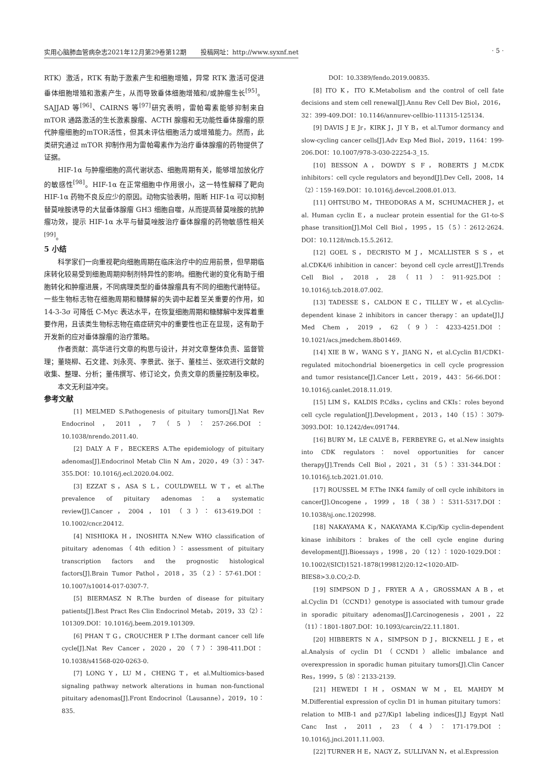实用心脑肺血管病杂志2021年12月第29卷第12期 投稿网址：http://www.syxnf.net · 5 ·
RTK）激活，RTK 有助于激素产生和细胞增殖，异常 RTK 激活可促进垂体细胞增殖和激素产生，从而导致垂体细胞增殖和/或肿瘤生长<sup>[95]</sup>。SAJJAD 等<sup>[96]</sup>、CAIRNS 等<sup>[97]</sup>研究表明，雷帕霉素能够抑制来自 mTOR 通路激活的生长激素腺瘤、ACTH 腺瘤和无功能性垂体腺瘤的原代肿瘤细胞的mTOR活性，但其未评估细胞活力或增殖能力。然而，此类研究通过 mTOR 抑制作用为雷帕霉素作为治疗垂体腺瘤的药物提供了证据。
HIF-1α 与肿瘤细胞的高代谢状态、细胞周期有关，能够增加放化疗的敏感性<sup>[98]</sup>。HIF-1α 在正常细胞中作用很小，这一特性解释了靶向 HIF-1α 药物不良反应少的原因。动物实验表明，阻断 HIF-1α 可以抑制替莫唑胺诱导的大鼠垂体腺瘤 GH3 细胞自噬，从而提高替莫唑胺的抗肿瘤功效，提示 HIF-1α 水平与替莫唑胺治疗垂体腺瘤的药物敏感性相关<sup>[99]</sup>。
5 小结
科学家们一向重视靶向细胞周期在临床治疗中的应用前景，但早期临床转化较易受到细胞周期抑制剂特异性的影响。细胞代谢的变化有助于细胞转化和肿瘤进展，不同病理类型的垂体腺瘤具有不同的细胞代谢特征。一些生物标志物在细胞周期和糖酵解的失调中起着至关重要的作用，如 14-3-3σ 可降低 C-Myc 表达水平，在恢复细胞周期和糖酵解中发挥着重要作用，且该类生物标志物在癌症研究中的重要性也正在显现，这有助于开发新的应对垂体腺瘤的治疗策略。
作者贡献：高华进行文章的构思与设计，并对文章整体负责、监督管理；董晓柳、石文建、刘永亮、李景武、张于、董桂兰、张欢进行文献的收集、整理、分析；董伟撰写、修订论文，负责文章的质量控制及审校。
本文无利益冲突。
参考文献
[1] MELMED S.Pathogenesis of pituitary tumors[J].Nat Rev Endocrinol，2011，7（5）：257-266.DOI：10.1038/nrendo.2011.40.
[2] DALY A F，BECKERS A.The epidemiology of pituitary adenomas[J].Endocrinol Metab Clin N Am，2020，49（3）：347-355.DOI：10.1016/j.ecl.2020.04.002.
[3] EZZAT S，ASA S L，COULDWELL W T，et al.The prevalence of pituitary adenomas：a systematic review[J].Cancer，2004，101（3）：613-619.DOI：10.1002/cncr.20412.
[4] NISHIOKA H，INOSHITA N.New WHO classification of pituitary adenomas（4th edition）：assessment of pituitary transcription factors and the prognostic histological factors[J].Brain Tumor Pathol，2018，35（2）：57-61.DOI：10.1007/s10014-017-0307-7.
[5] BIERMASZ N R.The burden of disease for pituitary patients[J].Best Pract Res Clin Endocrinol Metab，2019，33（2）：101309.DOI：10.1016/j.beem.2019.101309.
[6] PHAN T G，CROUCHER P I.The dormant cancer cell life cycle[J].Nat Rev Cancer，2020，20（7）：398-411.DOI：10.1038/s41568-020-0263-0.
[7] LONG Y，LU M，CHENG T，et al.Multiomics-based signaling pathway network alterations in human non-functional pituitary adenomas[J].Front Endocrinol（Lausanne），2019，10：835.
DOI：10.3389/fendo.2019.00835.
[8] ITO K，ITO K.Metabolism and the control of cell fate decisions and stem cell renewal[J].Annu Rev Cell Dev Biol，2016，32：399-409.DOI：10.1146/annurev-cellbio-111315-125134.
[9] DAVIS J E Jr，KIRK J，JI Y B，et al.Tumor dormancy and slow-cycling cancer cells[J].Adv Exp Med Biol，2019，1164：199-206.DOI：10.1007/978-3-030-22254-3_15.
[10] BESSON A，DOWDY S F，ROBERTS J M.CDK inhibitors：cell cycle regulators and beyond[J].Dev Cell，2008，14（2）：159-169.DOI：10.1016/j.devcel.2008.01.013.
[11] OHTSUBO M，THEODORAS A M，SCHUMACHER J，et al. Human cyclin E，a nuclear protein essential for the G1-to-S phase transition[J].Mol Cell Biol，1995，15（5）：2612-2624. DOI：10.1128/mcb.15.5.2612.
[12] GOEL S，DECRISTO M J，MCALLISTER S S，et al.CDK4/6 inhibition in cancer：beyond cell cycle arrest[J].Trends Cell Biol，2018，28（11）：911-925.DOI：10.1016/j.tcb.2018.07.002.
[13] TADESSE S，CALDON E C，TILLEY W，et al.Cyclin-dependent kinase 2 inhibitors in cancer therapy：an update[J].J Med Chem，2019，62（9）：4233-4251.DOI：10.1021/acs.jmedchem.8b01469.
[14] XIE B W，WANG S Y，JIANG N，et al.Cyclin B1/CDK1-regulated mitochondrial bioenergetics in cell cycle progression and tumor resistance[J].Cancer Lett，2019，443：56-66.DOI：10.1016/j.canlet.2018.11.019.
[15] LIM S，KALDIS P.Cdks，cyclins and CKIs：roles beyond cell cycle regulation[J].Development，2013，140（15）：3079-3093.DOI：10.1242/dev.091744.
[16] BURY M，LE CALVÉ B，FERBEYRE G，et al.New insights into CDK regulators：novel opportunities for cancer therapy[J].Trends Cell Biol，2021，31（5）：331-344.DOI：10.1016/j.tcb.2021.01.010.
[17] ROUSSEL M F.The INK4 family of cell cycle inhibitors in cancer[J].Oncogene，1999，18（38）：5311-5317.DOI：10.1038/sj.onc.1202998.
[18] NAKAYAMA K，NAKAYAMA K.Cip/Kip cyclin-dependent kinase inhibitors：brakes of the cell cycle engine during development[J].Bioessays，1998，20（12）：1020-1029.DOI：10.1002/(SICI)1521-1878(199812)20:12<1020:AID-BIES8>3.0.CO;2-D.
[19] SIMPSON D J，FRYER A A，GROSSMAN A B，et al.Cyclin D1（CCND1）genotype is associated with tumour grade in sporadic pituitary adenomas[J].Carcinogenesis，2001，22（11）：1801-1807.DOI：10.1093/carcin/22.11.1801.
[20] HIBBERTS N A，SIMPSON D J，BICKNELL J E，et al.Analysis of cyclin D1（CCND1）allelic imbalance and overexpression in sporadic human pituitary tumors[J].Clin Cancer Res，1999，5（8）：2133-2139.
[21] HEWEDI I H，OSMAN W M，EL MAHDY M M.Differential expression of cyclin D1 in human pituitary tumors：relation to MIB-1 and p27/Kip1 labeling indices[J].J Egypt Natl Canc Inst，2011，23（4）：171-179.DOI：10.1016/j.jnci.2011.11.003.
[22] TURNER H E，NAGY Z，SULLIVAN N，et al.Expression